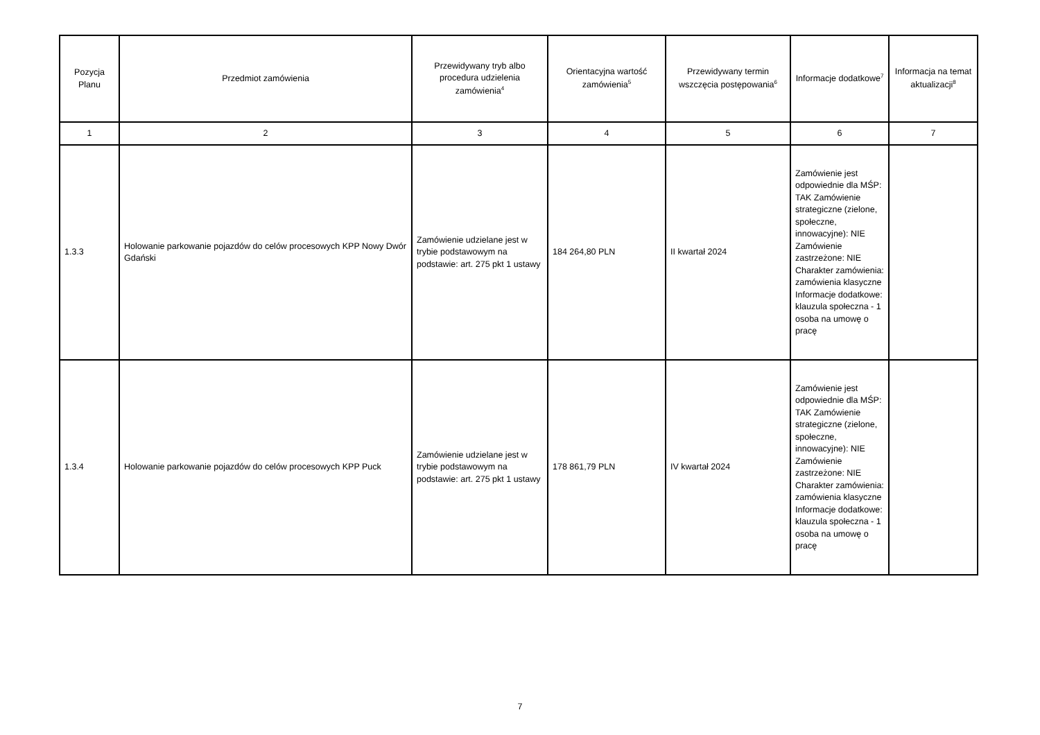| Pozycja Planu | Przedmiot zamówienia | Przewidywany tryb albo procedura udzielenia zamówienia<sup>4</sup> | Orientacyjna wartość zamówienia<sup>5</sup> | Przewidywany termin wszczęcia postępowania<sup>6</sup> | Informacje dodatkowe<sup>7</sup> | Informacja na temat aktualizacji<sup>8</sup> |
| --- | --- | --- | --- | --- | --- | --- |
| 1 | 2 | 3 | 4 | 5 | 6 | 7 |
| 1.3.3 | Holowanie parkowanie pojazdów do celów procesowych KPP Nowy Dwór Gdański | Zamówienie udzielane jest w trybie podstawowym na podstawie: art. 275 pkt 1 ustawy | 184 264,80 PLN | II kwartał 2024 | Zamówienie jest odpowiednie dla MŚP: TAK Zamówienie strategiczne (zielone, społeczne, innowacyjne): NIE Zamówienie zastrzeżone: NIE Charakter zamówienia: zamówienia klasyczne Informacje dodatkowe: klauzula społeczna - 1 osoba na umowę o pracę | |
| 1.3.4 | Holowanie parkowanie pojazdów do celów procesowych KPP Puck | Zamówienie udzielane jest w trybie podstawowym na podstawie: art. 275 pkt 1 ustawy | 178 861,79 PLN | IV kwartał 2024 | Zamówienie jest odpowiednie dla MŚP: TAK Zamówienie strategiczne (zielone, społeczne, innowacyjne): NIE Zamówienie zastrzeżone: NIE Charakter zamówienia: zamówienia klasyczne Informacje dodatkowe: klauzula społeczna - 1 osoba na umowę o pracę | |
7